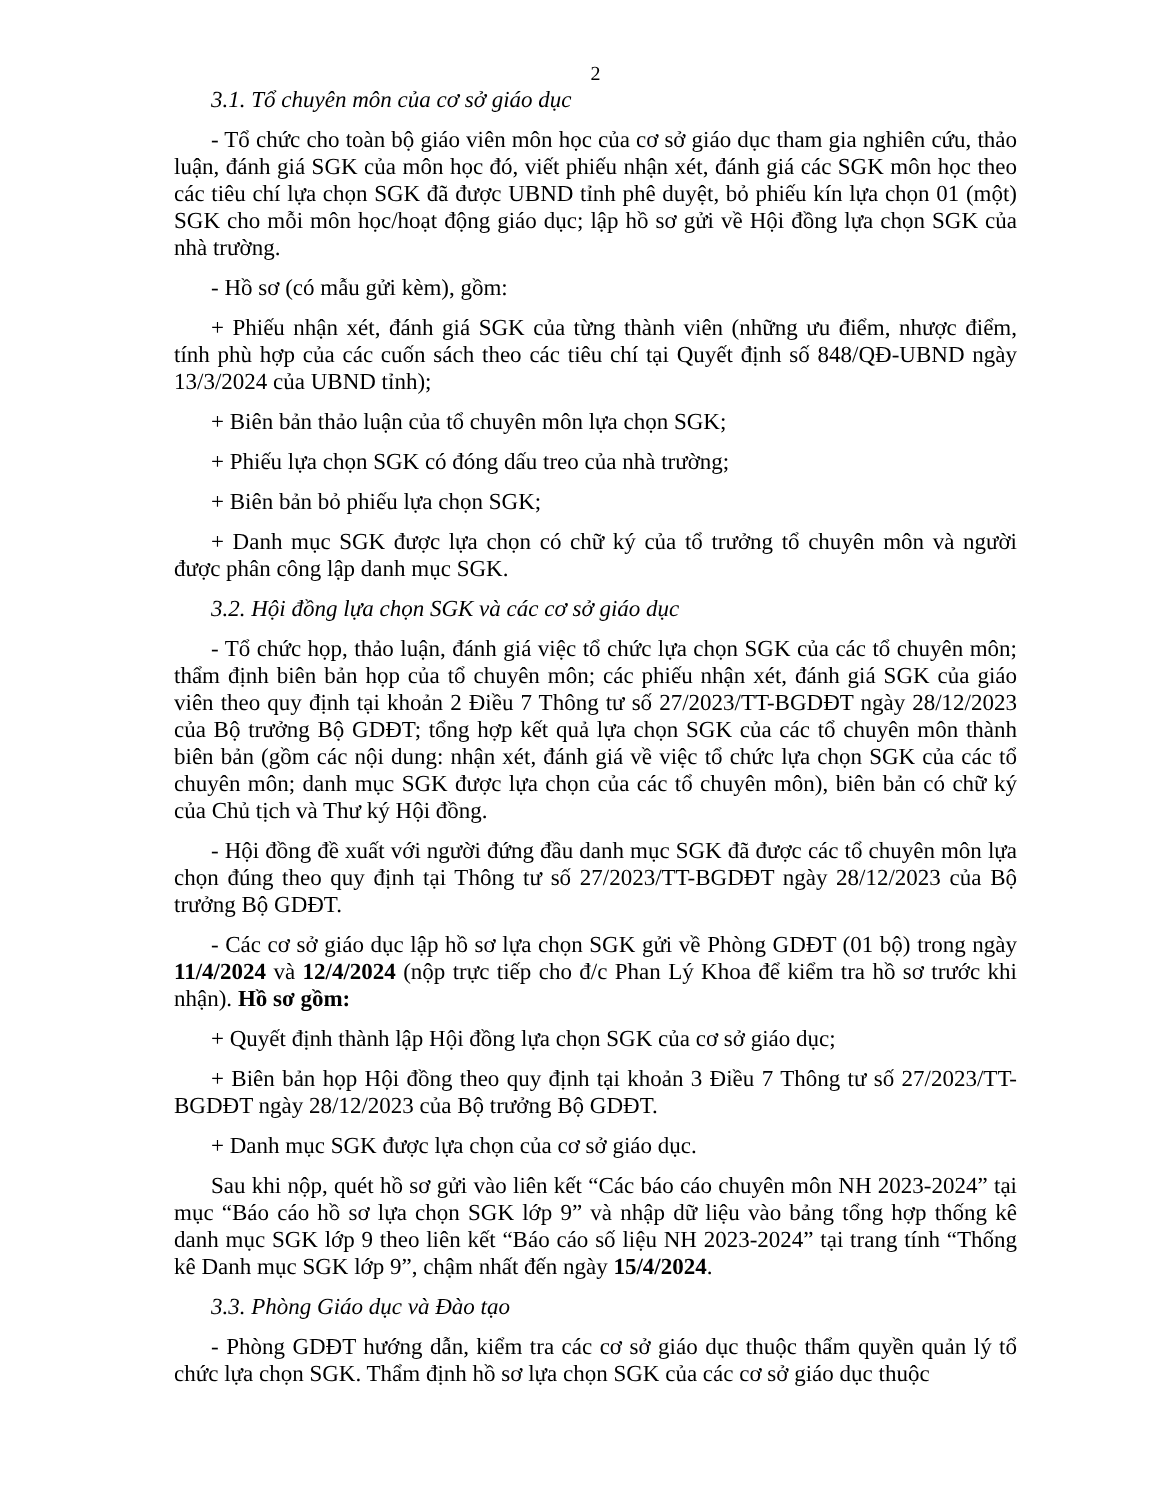2
3.1. Tổ chuyên môn của cơ sở giáo dục
- Tổ chức cho toàn bộ giáo viên môn học của cơ sở giáo dục tham gia nghiên cứu, thảo luận, đánh giá SGK của môn học đó, viết phiếu nhận xét, đánh giá các SGK môn học theo các tiêu chí lựa chọn SGK đã được UBND tỉnh phê duyệt, bỏ phiếu kín lựa chọn 01 (một) SGK cho mỗi môn học/hoạt động giáo dục; lập hồ sơ gửi về Hội đồng lựa chọn SGK của nhà trường.
- Hồ sơ (có mẫu gửi kèm), gồm:
+ Phiếu nhận xét, đánh giá SGK của từng thành viên (những ưu điểm, nhược điểm, tính phù hợp của các cuốn sách theo các tiêu chí tại Quyết định số 848/QĐ-UBND ngày 13/3/2024 của UBND tỉnh);
+ Biên bản thảo luận của tổ chuyên môn lựa chọn SGK;
+ Phiếu lựa chọn SGK có đóng dấu treo của nhà trường;
+ Biên bản bỏ phiếu lựa chọn SGK;
+ Danh mục SGK được lựa chọn có chữ ký của tổ trưởng tổ chuyên môn và người được phân công lập danh mục SGK.
3.2. Hội đồng lựa chọn SGK và các cơ sở giáo dục
- Tổ chức họp, thảo luận, đánh giá việc tổ chức lựa chọn SGK của các tổ chuyên môn; thẩm định biên bản họp của tổ chuyên môn; các phiếu nhận xét, đánh giá SGK của giáo viên theo quy định tại khoản 2 Điều 7 Thông tư số 27/2023/TT-BGDĐT ngày 28/12/2023 của Bộ trưởng Bộ GDĐT; tổng hợp kết quả lựa chọn SGK của các tổ chuyên môn thành biên bản (gồm các nội dung: nhận xét, đánh giá về việc tổ chức lựa chọn SGK của các tổ chuyên môn; danh mục SGK được lựa chọn của các tổ chuyên môn), biên bản có chữ ký của Chủ tịch và Thư ký Hội đồng.
- Hội đồng đề xuất với người đứng đầu danh mục SGK đã được các tổ chuyên môn lựa chọn đúng theo quy định tại Thông tư số 27/2023/TT-BGDĐT ngày 28/12/2023 của Bộ trưởng Bộ GDĐT.
- Các cơ sở giáo dục lập hồ sơ lựa chọn SGK gửi về Phòng GDĐT (01 bộ) trong ngày 11/4/2024 và 12/4/2024 (nộp trực tiếp cho đ/c Phan Lý Khoa để kiểm tra hồ sơ trước khi nhận). Hồ sơ gồm:
+ Quyết định thành lập Hội đồng lựa chọn SGK của cơ sở giáo dục;
+ Biên bản họp Hội đồng theo quy định tại khoản 3 Điều 7 Thông tư số 27/2023/TT-BGDĐT ngày 28/12/2023 của Bộ trưởng Bộ GDĐT.
+ Danh mục SGK được lựa chọn của cơ sở giáo dục.
Sau khi nộp, quét hồ sơ gửi vào liên kết “Các báo cáo chuyên môn NH 2023-2024” tại mục “Báo cáo hồ sơ lựa chọn SGK lớp 9” và nhập dữ liệu vào bảng tổng hợp thống kê danh mục SGK lớp 9 theo liên kết “Báo cáo số liệu NH 2023-2024” tại trang tính “Thống kê Danh mục SGK lớp 9”, chậm nhất đến ngày 15/4/2024.
3.3. Phòng Giáo dục và Đào tạo
- Phòng GDĐT hướng dẫn, kiểm tra các cơ sở giáo dục thuộc thẩm quyền quản lý tổ chức lựa chọn SGK. Thẩm định hồ sơ lựa chọn SGK của các cơ sở giáo dục thuộc